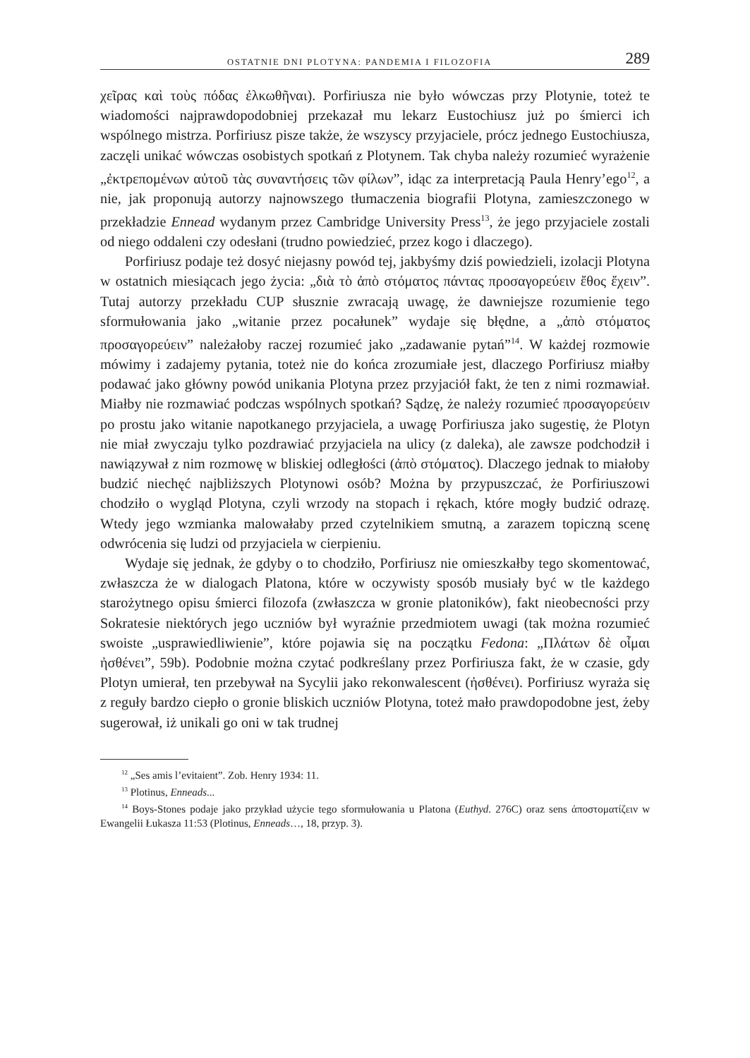OSTATNIE DNI PLOTYNA: PANDEMIA I FILOZOFIA 289
χεῖρας καὶ τοὺς πόδας ἐλκωθῆναι). Porfiriusza nie było wówczas przy Plotynie, toteż te wiadomości najprawdopodobniej przekazał mu lekarz Eustochiusz już po śmierci ich wspólnego mistrza. Porfiriusz pisze także, że wszyscy przyjaciele, prócz jednego Eustochiusza, zaczęli unikać wówczas osobistych spotkań z Plotynem. Tak chyba należy rozumieć wyrażenie „ἐκτρεπομένων αὐτοῦ τὰς συναντήσεις τῶν φίλων”, idąc za interpretacją Paula Henry’ego<sup>12</sup>, a nie, jak proponują autorzy najnowszego tłumaczenia biografii Plotyna, zamieszczonego w przekładzie Ennead wydanym przez Cambridge University Press<sup>13</sup>, że jego przyjaciele zostali od niego oddaleni czy odesłani (trudno powiedzieć, przez kogo i dlaczego).
Porfiriusz podaje też dosyć niejasny powód tej, jakbyśmy dziś powiedzieli, izolacji Plotyna w ostatnich miesiącach jego życia: „διὰ τὸ ἀπὸ στόματος πάντας προσαγορεύειν ἔθος ἔχειν”. Tutaj autorzy przekładu CUP słusznie zwracają uwagę, że dawniejsze rozumienie tego sformułowania jako „witanie przez pocałunek” wydaje się błędne, a „ἀπὸ στόματος προσαγορεύειν” należałoby raczej rozumieć jako „zadawanie pytań”<sup>14</sup>. W każdej rozmowie mówimy i zadajemy pytania, toteż nie do końca zrozumiałe jest, dlaczego Porfiriusz miałby podawać jako główny powód unikania Plotyna przez przyjaciół fakt, że ten z nimi rozmawiał. Miałby nie rozmawiać podczas wspólnych spotkań? Sądzę, że należy rozumieć προσαγορεύειν po prostu jako witanie napotkanego przyjaciela, a uwagę Porfiriusza jako sugestię, że Plotyn nie miał zwyczaju tylko pozdrawiać przyjaciela na ulicy (z daleka), ale zawsze podchodził i nawiązywał z nim rozmowę w bliskiej odległości (ἀπὸ στόματος). Dlaczego jednak to miałoby budzić niechęć najbliższych Plotynowi osób? Można by przypuszczać, że Porfiriuszowi chodziło o wygląd Plotyna, czyli wrzody na stopach i rękach, które mogły budzić odrazę. Wtedy jego wzmianka malowałaby przed czytelnikiem smutną, a zarazem topiczną scenę odwrócenia się ludzi od przyjaciela w cierpieniu.
Wydaje się jednak, że gdyby o to chodziło, Porfiriusz nie omieszkałby tego skomentować, zwłaszcza że w dialogach Platona, które w oczywisty sposób musiały być w tle każdego starożytnego opisu śmierci filozofa (zwłaszcza w gronie platoników), fakt nieobecności przy Sokratesie niektórych jego uczniów był wyraźnie przedmiotem uwagi (tak można rozumieć swoiste „usprawiedliwienie”, które pojawia się na początku Fedona: „Πλάτων δὲ οἶμαι ἠσθένει”, 59b). Podobnie można czytać podkreślany przez Porfiriusza fakt, że w czasie, gdy Plotyn umierał, ten przebywał na Sycylii jako rekonwalescent (ἠσθένει). Porfiriusz wyraża się z reguły bardzo ciepło o gronie bliskich uczniów Plotyna, toteż mało prawdopodobne jest, żeby sugerował, iż unikali go oni w tak trudnej
<sup>12</sup> „Ses amis l’evitaient”. Zob. Henry 1934: 11.
<sup>13</sup> Plotinus, Enneads...
<sup>14</sup> Boys-Stones podaje jako przykład użycie tego sformułowania u Platona (Euthyd. 276C) oraz sens ἀποστοματίζειν w Ewangelii Łukasza 11:53 (Plotinus, Enneads…, 18, przyp. 3).